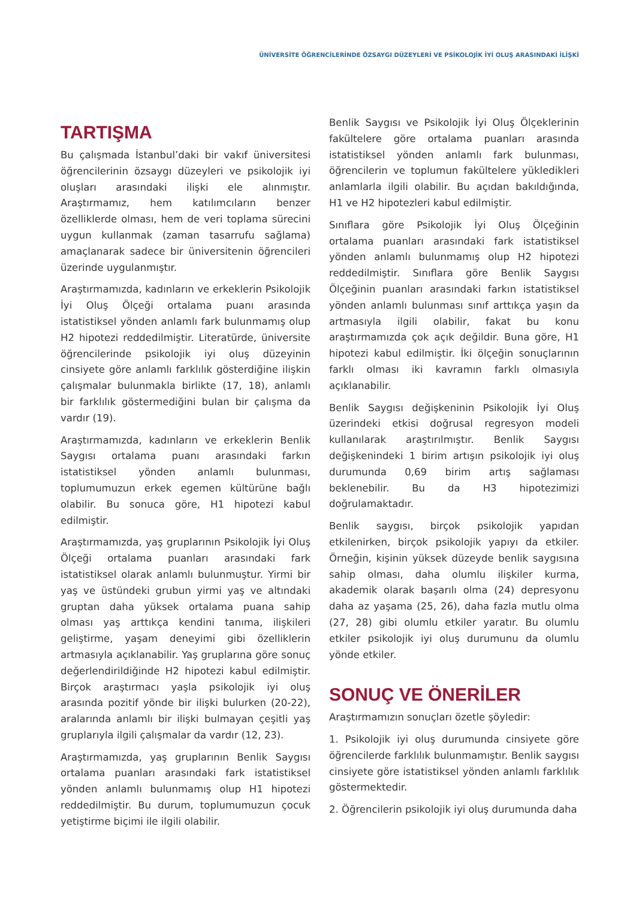ÜNİVERSİTE ÖĞRENCİLERİNDE ÖZSAYGI DÜZEYLERİ VE PSİKOLOJİK İYİ OLUŞ ARASINDAKİ İLİŞKİ
TARTIŞMA
Bu çalışmada İstanbul’daki bir vakıf üniversitesi öğrencilerinin özsaygı düzeyleri ve psikolojik iyi oluşları arasındaki ilişki ele alınmıştır. Araştırmamız, hem katılımcıların benzer özelliklerde olması, hem de veri toplama sürecini uygun kullanmak (zaman tasarrufu sağlama) amaçlanarak sadece bir üniversitenin öğrencileri üzerinde uygulanmıştır.
Araştırmamızda, kadınların ve erkeklerin Psikolojik İyi Oluş Ölçeği ortalama puanı arasında istatistiksel yönden anlamlı fark bulunmamış olup H2 hipotezi reddedilmiştir. Literatürde, üniversite öğrencilerinde psikolojik iyi oluş düzeyinin cinsiyete göre anlamlı farklılık gösterdiğine ilişkin çalışmalar bulunmakla birlikte (17, 18), anlamlı bir farklılık göstermediğini bulan bir çalışma da vardır (19).
Araştırmamızda, kadınların ve erkeklerin Benlik Saygısı ortalama puanı arasındaki farkın istatistiksel yönden anlamlı bulunması, toplumumuzun erkek egemen kültürüne bağlı olabilir. Bu sonuca göre, H1 hipotezi kabul edilmiştir.
Araştırmamızda, yaş gruplarının Psikolojik İyi Oluş Ölçeği ortalama puanları arasındaki fark istatistiksel olarak anlamlı bulunmuştur. Yirmi bir yaş ve üstündeki grubun yirmi yaş ve altındaki gruptan daha yüksek ortalama puana sahip olması yaş arttıkça kendini tanıma, ilişkileri geliştirme, yaşam deneyimi gibi özelliklerin artmasıyla açıklanabilir. Yaş gruplarına göre sonuç değerlendirildiğinde H2 hipotezi kabul edilmiştir. Birçok araştırmacı yaşla psikolojik iyi oluş arasında pozitif yönde bir ilişki bulurken (20-22), aralarında anlamlı bir ilişki bulmayan çeşitli yaş gruplarıyla ilgili çalışmalar da vardır (12, 23).
Araştırmamızda, yaş gruplarının Benlik Saygısı ortalama puanları arasındaki fark istatistiksel yönden anlamlı bulunmamış olup H1 hipotezi reddedilmiştir. Bu durum, toplumumuzun çocuk yetiştirme biçimi ile ilgili olabilir.
Benlik Saygısı ve Psikolojik İyi Oluş Ölçeklerinin fakültelere göre ortalama puanları arasında istatistiksel yönden anlamlı fark bulunması, öğrencilerin ve toplumun fakültelere yükledikleri anlamlarla ilgili olabilir. Bu açıdan bakıldığında, H1 ve H2 hipotezleri kabul edilmiştir.
Sınıflara göre Psikolojik İyi Oluş Ölçeğinin ortalama puanları arasındaki fark istatistiksel yönden anlamlı bulunmamış olup H2 hipotezi reddedilmiştir. Sınıflara göre Benlik Saygısı Ölçeğinin puanları arasındaki farkın istatistiksel yönden anlamlı bulunması sınıf arttıkça yaşın da artmasıyla ilgili olabilir, fakat bu konu araştırmamızda çok açık değildir. Buna göre, H1 hipotezi kabul edilmiştir. İki ölçeğin sonuçlarının farklı olması iki kavramın farklı olmasıyla açıklanabilir.
Benlik Saygısı değişkeninin Psikolojik İyi Oluş üzerindeki etkisi doğrusal regresyon modeli kullanılarak araştırılmıştır. Benlik Saygısı değişkenindeki 1 birim artışın psikolojik iyi oluş durumunda 0,69 birim artış sağlaması beklenebilir. Bu da H3 hipotezimizi doğrulamaktadır.
Benlik saygısı, birçok psikolojik yapıdan etkilenirken, birçok psikolojik yapıyı da etkiler. Örneğin, kişinin yüksek düzeyde benlik saygısına sahip olması, daha olumlu ilişkiler kurma, akademik olarak başarılı olma (24) depresyonu daha az yaşama (25, 26), daha fazla mutlu olma (27, 28) gibi olumlu etkiler yaratır. Bu olumlu etkiler psikolojik iyi oluş durumunu da olumlu yönde etkiler.
SONUÇ VE ÖNERİLER
Araştırmamızın sonuçları özetle şöyledir:
1. Psikolojik iyi oluş durumunda cinsiyete göre öğrencilerde farklılık bulunmamıştır. Benlik saygısı cinsiyete göre istatistiksel yönden anlamlı farklılık göstermektedir.
2. Öğrencilerin psikolojik iyi oluş durumunda daha